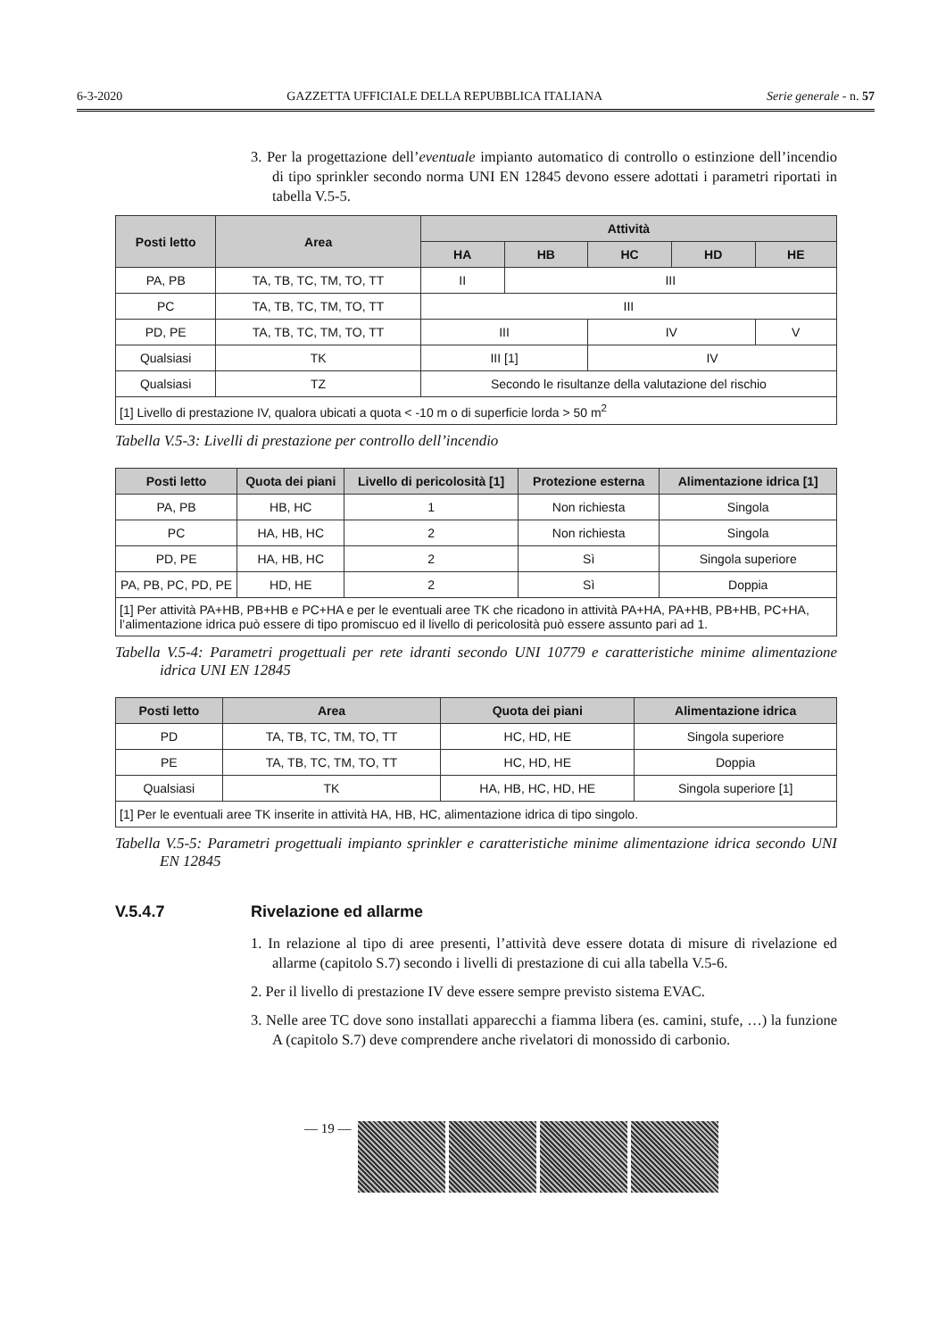6-3-2020 GAZZETTA UFFICIALE DELLA REPUBBLICA ITALIANA Serie generale - n. 57
3. Per la progettazione dell’eventuale impianto automatico di controllo o estinzione dell’incendio di tipo sprinkler secondo norma UNI EN 12845 devono essere adottati i parametri riportati in tabella V.5-5.
| Posti letto | Area | Attività | | | | |
| --- | --- | --- | --- | --- | --- | --- |
| | | HA | HB | HC | HD | HE |
| PA, PB | TA, TB, TC, TM, TO, TT | II | III | | | |
| PC | TA, TB, TC, TM, TO, TT | III | | | | |
| PD, PE | TA, TB, TC, TM, TO, TT | III | | IV | | V |
| Qualsiasi | TK | III [1] | | IV | | |
| Qualsiasi | TZ | Secondo le risultanze della valutazione del rischio | | | | |
| [1] Livello di prestazione IV, qualora ubicati a quota < -10 m o di superficie lorda > 50 m<sup>2</sup> | | | | | | |
Tabella V.5-3: Livelli di prestazione per controllo dell’incendio
| Posti letto | Quota dei piani | Livello di pericolosità [1] | Protezione esterna | Alimentazione idrica [1] |
| --- | --- | --- | --- | --- |
| PA, PB | HB, HC | 1 | Non richiesta | Singola |
| PC | HA, HB, HC | 2 | Non richiesta | Singola |
| PD, PE | HA, HB, HC | 2 | Sì | Singola superiore |
| PA, PB, PC, PD, PE | HD, HE | 2 | Sì | Doppia |
| [1] Per attività PA+HB, PB+HB e PC+HA e per le eventuali aree TK che ricadono in attività PA+HA, PA+HB, PB+HB, PC+HA, l’alimentazione idrica può essere di tipo promiscuo ed il livello di pericolosità può essere assunto pari ad 1. | | | | |
Tabella V.5-4: Parametri progettuali per rete idranti secondo UNI 10779 e caratteristiche minime alimentazione idrica UNI EN 12845
| Posti letto | Area | Quota dei piani | Alimentazione idrica |
| --- | --- | --- | --- |
| PD | TA, TB, TC, TM, TO, TT | HC, HD, HE | Singola superiore |
| PE | TA, TB, TC, TM, TO, TT | HC, HD, HE | Doppia |
| Qualsiasi | TK | HA, HB, HC, HD, HE | Singola superiore [1] |
| [1] Per le eventuali aree TK inserite in attività HA, HB, HC, alimentazione idrica di tipo singolo. | | | |
Tabella V.5-5: Parametri progettuali impianto sprinkler e caratteristiche minime alimentazione idrica secondo UNI EN 12845
V.5.4.7 Rivelazione ed allarme
1. In relazione al tipo di aree presenti, l’attività deve essere dotata di misure di rivelazione ed allarme (capitolo S.7) secondo i livelli di prestazione di cui alla tabella V.5-6.
2. Per il livello di prestazione IV deve essere sempre previsto sistema EVAC.
3. Nelle aree TC dove sono installati apparecchi a fiamma libera (es. camini, stufe, …) la funzione A (capitolo S.7) deve comprendere anche rivelatori di monossido di carbonio.
— 19 —